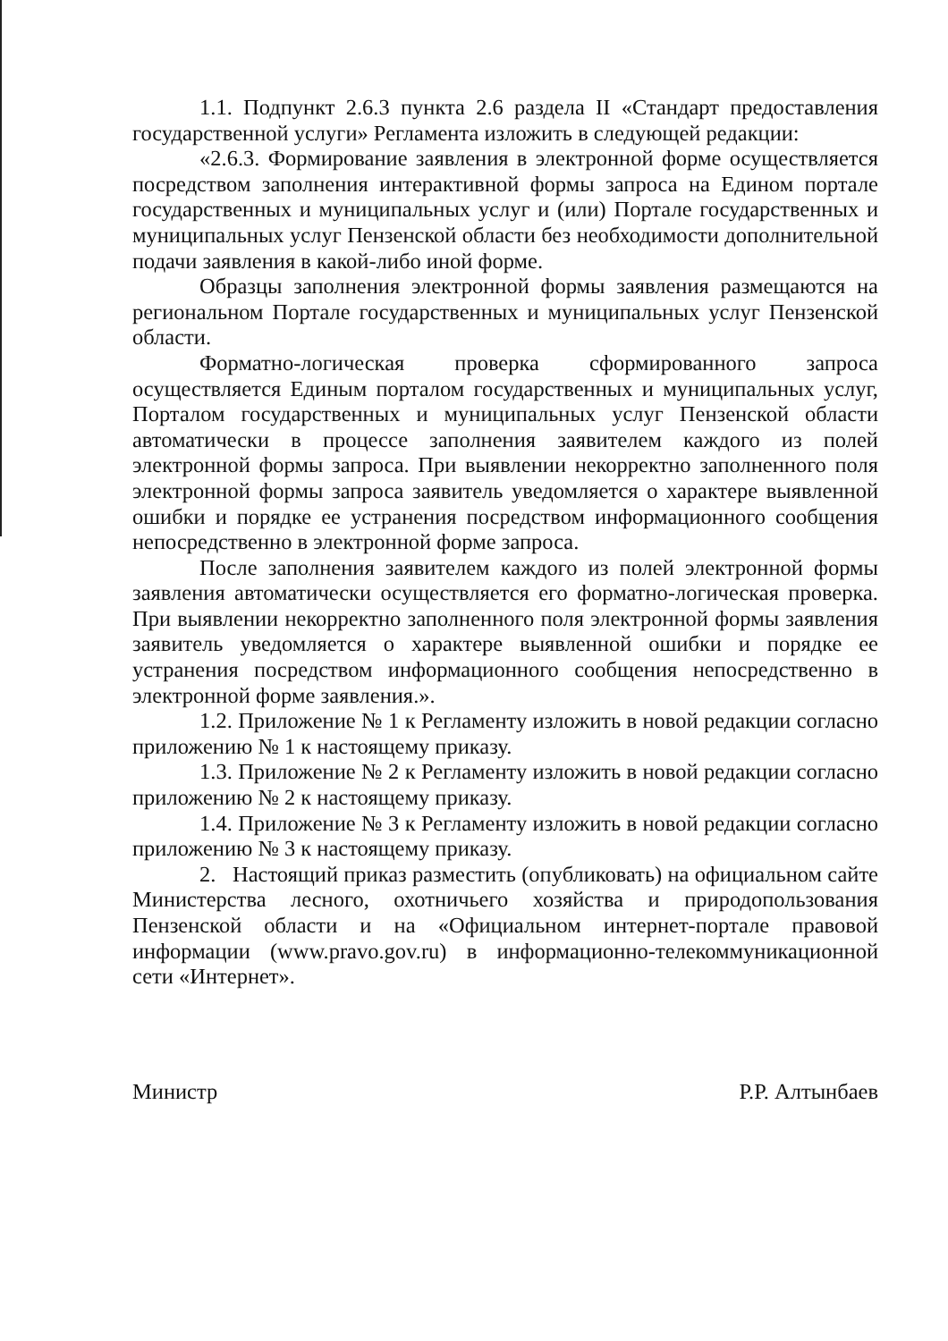1.1. Подпункт 2.6.3 пункта 2.6 раздела II «Стандарт предоставления государственной услуги» Регламента изложить в следующей редакции:
«2.6.3. Формирование заявления в электронной форме осуществляется посредством заполнения интерактивной формы запроса на Едином портале государственных и муниципальных услуг и (или) Портале государственных и муниципальных услуг Пензенской области без необходимости дополнительной подачи заявления в какой-либо иной форме.
Образцы заполнения электронной формы заявления размещаются на региональном Портале государственных и муниципальных услуг Пензенской области.
Форматно-логическая проверка сформированного запроса осуществляется Единым порталом государственных и муниципальных услуг, Порталом государственных и муниципальных услуг Пензенской области автоматически в процессе заполнения заявителем каждого из полей электронной формы запроса. При выявлении некорректно заполненного поля электронной формы запроса заявитель уведомляется о характере выявленной ошибки и порядке ее устранения посредством информационного сообщения непосредственно в электронной форме запроса.
После заполнения заявителем каждого из полей электронной формы заявления автоматически осуществляется его форматно-логическая проверка. При выявлении некорректно заполненного поля электронной формы заявления заявитель уведомляется о характере выявленной ошибки и порядке ее устранения посредством информационного сообщения непосредственно в электронной форме заявления.».
1.2. Приложение № 1 к Регламенту изложить в новой редакции согласно приложению № 1 к настоящему приказу.
1.3. Приложение № 2 к Регламенту изложить в новой редакции согласно приложению № 2 к настоящему приказу.
1.4. Приложение № 3 к Регламенту изложить в новой редакции согласно приложению № 3 к настоящему приказу.
2. Настоящий приказ разместить (опубликовать) на официальном сайте Министерства лесного, охотничьего хозяйства и природопользования Пензенской области и на «Официальном интернет-портале правовой информации (www.pravo.gov.ru) в информационно-телекоммуникационной сети «Интернет».
Министр Р.Р. Алтынбаев